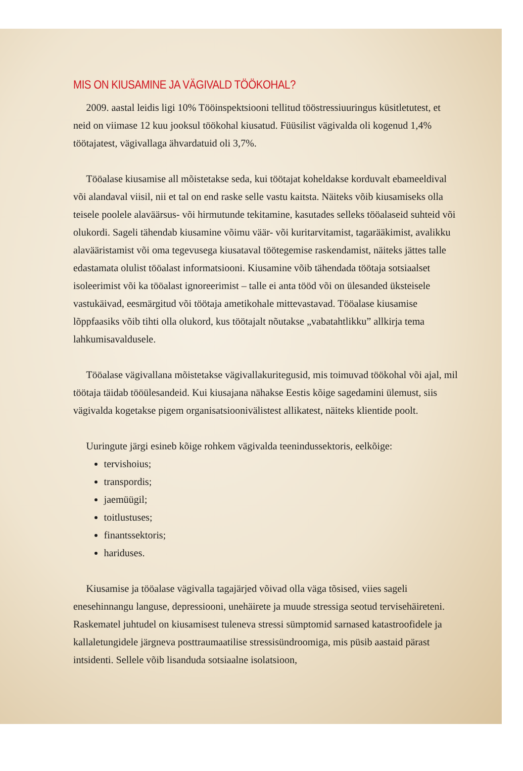MIS ON KIUSAMINE JA VÄGIVALD TÖÖKOHAL?
2009. aastal leidis ligi 10% Tööinspektsiooni tellitud tööstressiuuringus küsitletutest, et neid on viimase 12 kuu jooksul töökohal kiusatud. Füüsilist vägivalda oli kogenud 1,4% töötajatest, vägivallaga ähvardatuid oli 3,7%.
Tööalase kiusamise all mõistetakse seda, kui töötajat koheldakse korduvalt ebameeldival või alandaval viisil, nii et tal on end raske selle vastu kaitsta. Näiteks võib kiusamiseks olla teisele poolele alaväärsus- või hirmutunde tekitamine, kasutades selleks tööalaseid suhteid või olukordi. Sageli tähendab kiusamine võimu väär- või kuritarvitamist, tagarääkimist, avalikku alavääristamist või oma tegevusega kiusataval töötegemise raskendamist, näiteks jättes talle edastamata olulist tööalast informatsiooni. Kiusamine võib tähendada töötaja sotsiaalset isoleerimist või ka tööalast ignoreerimist – talle ei anta tööd või on ülesanded üksteisele vastukäivad, eesmärgitud või töötaja ametikohale mittevastavad. Tööalase kiusamise lõppfaasiks võib tihti olla olukord, kus töötajalt nõutakse „vabatahtlikku” allkirja tema lahkumisavaldusele.
Tööalase vägivallana mõistetakse vägivallakuritegusid, mis toimuvad töökohal või ajal, mil töötaja täidab tööülesandeid. Kui kiusajana nähakse Eestis kõige sagedamini ülemust, siis vägivalda kogetakse pigem organisatsioonivälistest allikatest, näiteks klientide poolt.
Uuringute järgi esineb kõige rohkem vägivalda teenindussektoris, eelkõige:
tervishoius;
transpordis;
jaemüügil;
toitlustuses;
finantssektoris;
hariduses.
Kiusamise ja tööalase vägivalla tagajärjed võivad olla väga tõsised, viies sageli enesehinnangu languse, depressiooni, unehäirete ja muude stressiga seotud tervisehäireteni. Raskematel juhtudel on kiusamisest tuleneva stressi sümptomid sarnased katastroofidele ja kallaletungidele järgneva posttraumaatilise stressisündroomiga, mis püsib aastaid pärast intsidenti. Sellele võib lisanduda sotsiaalne isolatsioon,